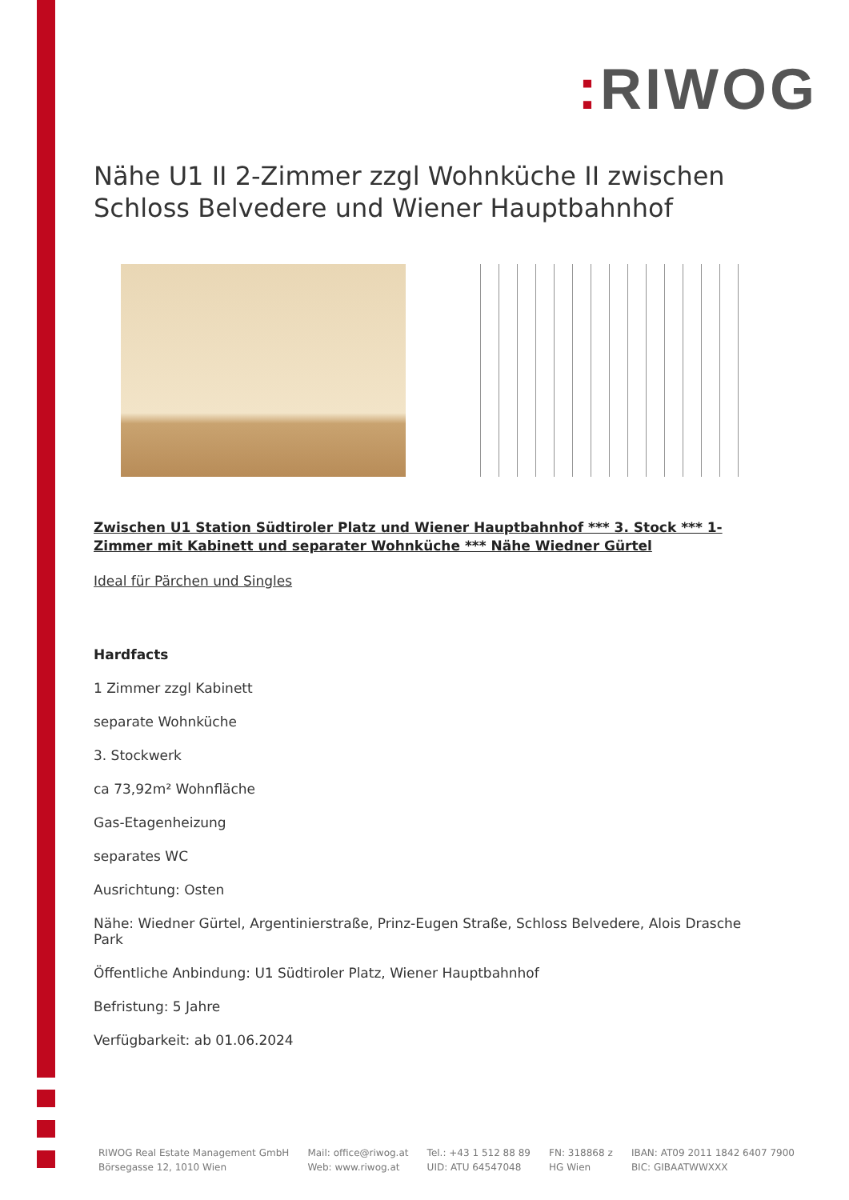: RIWOG
Nähe U1 II 2-Zimmer zzgl Wohnküche II zwischen Schloss Belvedere und Wiener Hauptbahnhof
Zwischen U1 Station Südtiroler Platz und Wiener Hauptbahnhof *** 3. Stock *** 1-Zimmer mit Kabinett und separater Wohnküche *** Nähe Wiedner Gürtel
Ideal für Pärchen und Singles
Hardfacts
1 Zimmer zzgl Kabinett
separate Wohnküche
3. Stockwerk
ca 73,92m² Wohnfläche
Gas-Etagenheizung
separates WC
Ausrichtung: Osten
Nähe: Wiedner Gürtel, Argentinierstraße, Prinz-Eugen Straße, Schloss Belvedere, Alois Drasche Park
Öffentliche Anbindung: U1 Südtiroler Platz, Wiener Hauptbahnhof
Befristung: 5 Jahre
Verfügbarkeit: ab 01.06.2024
RIWOG Real Estate Management GmbH
Börsegasse 12, 1010 Wien
Mail: office@riwog.at
Web: www.riwog.at
Tel.: +43 1 512 88 89
UID: ATU 64547048
FN: 318868 z
HG Wien
IBAN: AT09 2011 1842 6407 7900
BIC: GIBAATWWXXX